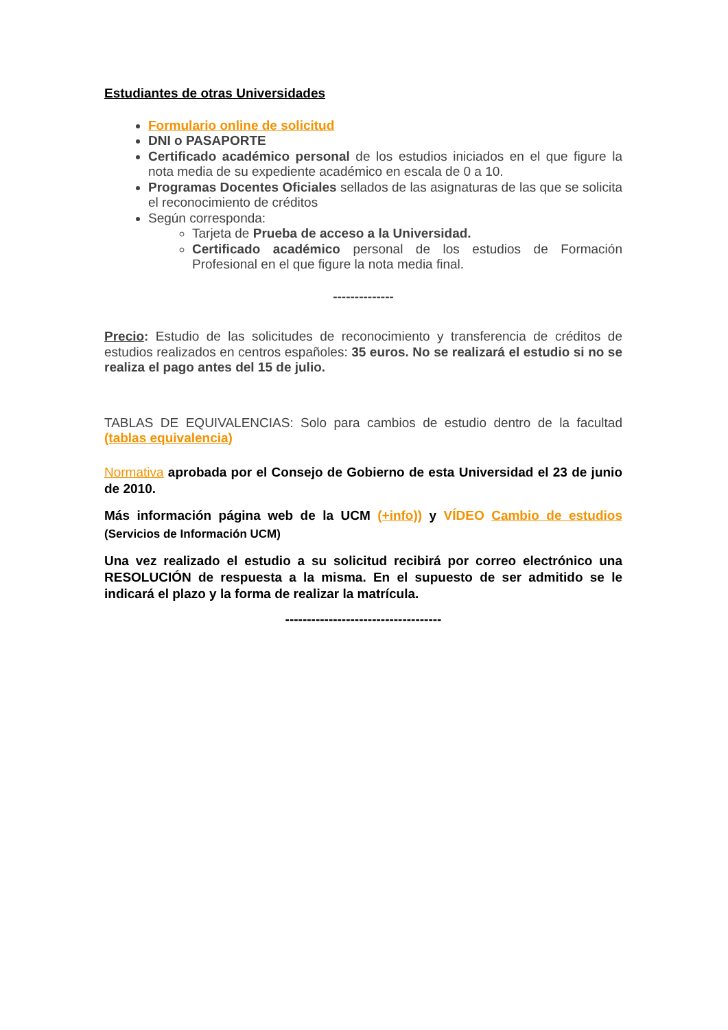Estudiantes de otras Universidades
Formulario online de solicitud
DNI o PASAPORTE
Certificado académico personal de los estudios iniciados en el que figure la nota media de su expediente académico en escala de 0 a 10.
Programas Docentes Oficiales sellados de las asignaturas de las que se solicita el reconocimiento de créditos
Según corresponda:
Tarjeta de Prueba de acceso a la Universidad.
Certificado académico personal de los estudios de Formación Profesional en el que figure la nota media final.
--------------
Precio: Estudio de las solicitudes de reconocimiento y transferencia de créditos de estudios realizados en centros españoles: 35 euros. No se realizará el estudio si no se realiza el pago antes del 15 de julio.
TABLAS DE EQUIVALENCIAS: Solo para cambios de estudio dentro de la facultad (tablas equivalencia)
Normativa aprobada por el Consejo de Gobierno de esta Universidad el 23 de junio de 2010.
Más información página web de la UCM (+info)) y VÍDEO Cambio de estudios (Servicios de Información UCM)
Una vez realizado el estudio a su solicitud recibirá por correo electrónico una RESOLUCIÓN de respuesta a la misma. En el supuesto de ser admitido se le indicará el plazo y la forma de realizar la matrícula.
------------------------------------